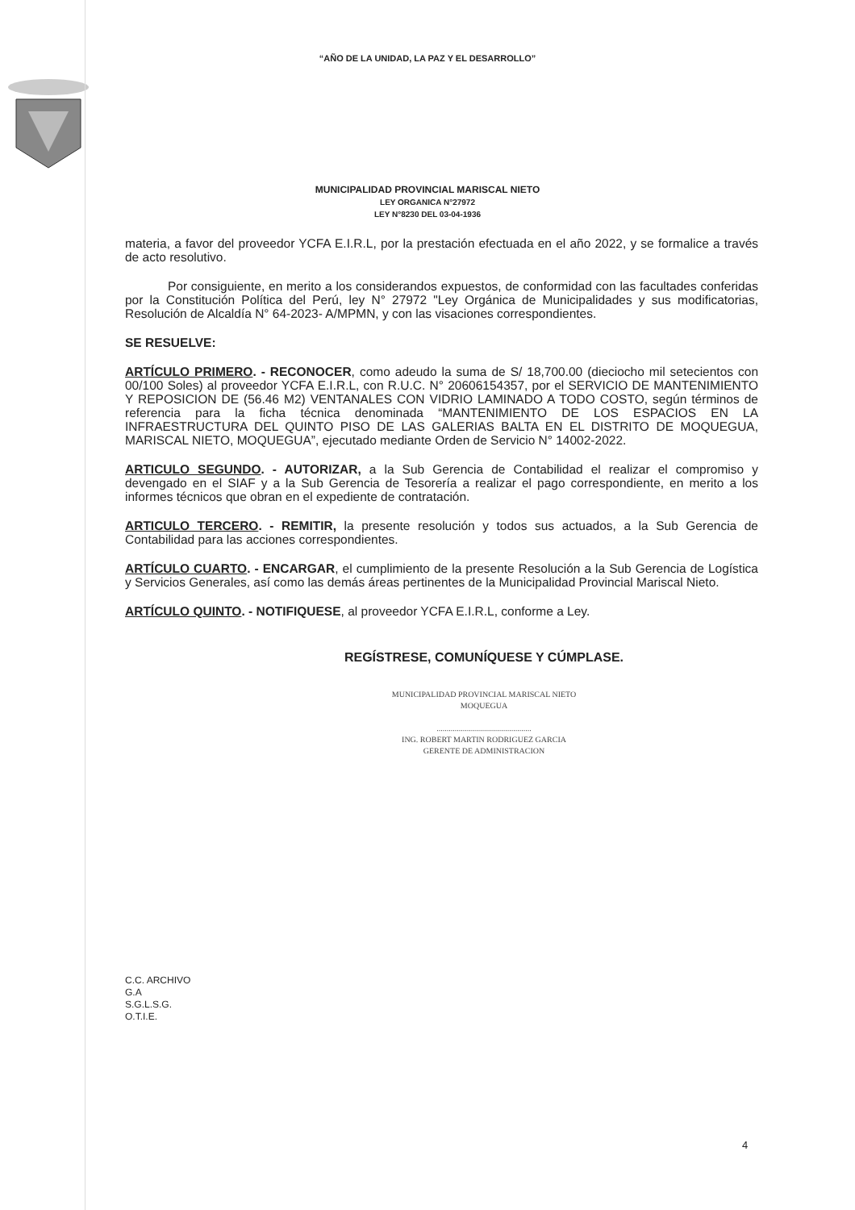“AÑO DE LA UNIDAD, LA PAZ Y EL DESARROLLO”
MUNICIPALIDAD PROVINCIAL MARISCAL NIETO
LEY ORGANICA N°27972
LEY N°8230 DEL 03-04-1936
materia, a favor del proveedor YCFA E.I.R.L, por la prestación efectuada en el año 2022, y se formalice a través de acto resolutivo.
Por consiguiente, en merito a los considerandos expuestos, de conformidad con las facultades conferidas por la Constitución Política del Perú, ley N° 27972 "Ley Orgánica de Municipalidades y sus modificatorias, Resolución de Alcaldía N° 64-2023- A/MPMN, y con las visaciones correspondientes.
SE RESUELVE:
ARTÍCULO PRIMERO. - RECONOCER, como adeudo la suma de S/ 18,700.00 (dieciocho mil setecientos con 00/100 Soles) al proveedor YCFA E.I.R.L, con R.U.C. N° 20606154357, por el SERVICIO DE MANTENIMIENTO Y REPOSICION DE (56.46 M2) VENTANALES CON VIDRIO LAMINADO A TODO COSTO, según términos de referencia para la ficha técnica denominada “MANTENIMIENTO DE LOS ESPACIOS EN LA INFRAESTRUCTURA DEL QUINTO PISO DE LAS GALERIAS BALTA EN EL DISTRITO DE MOQUEGUA, MARISCAL NIETO, MOQUEGUA”, ejecutado mediante Orden de Servicio N° 14002-2022.
ARTICULO SEGUNDO. - AUTORIZAR, a la Sub Gerencia de Contabilidad el realizar el compromiso y devengado en el SIAF y a la Sub Gerencia de Tesorería a realizar el pago correspondiente, en merito a los informes técnicos que obran en el expediente de contratación.
ARTICULO TERCERO. - REMITIR, la presente resolución y todos sus actuados, a la Sub Gerencia de Contabilidad para las acciones correspondientes.
ARTÍCULO CUARTO. - ENCARGAR, el cumplimiento de la presente Resolución a la Sub Gerencia de Logística y Servicios Generales, así como las demás áreas pertinentes de la Municipalidad Provincial Mariscal Nieto.
ARTÍCULO QUINTO. - NOTIFIQUESE, al proveedor YCFA E.I.R.L, conforme a Ley.
REGÍSTRESE, COMUNÍQUESE Y CÚMPLASE.
MUNICIPALIDAD PROVINCIAL MARISCAL NIETO
MOQUEGUA
...............................................
ING. ROBERT MARTIN RODRIGUEZ GARCIA
GERENTE DE ADMINISTRACION
C.C. ARCHIVO
G.A
S.G.L.S.G.
O.T.I.E.
4